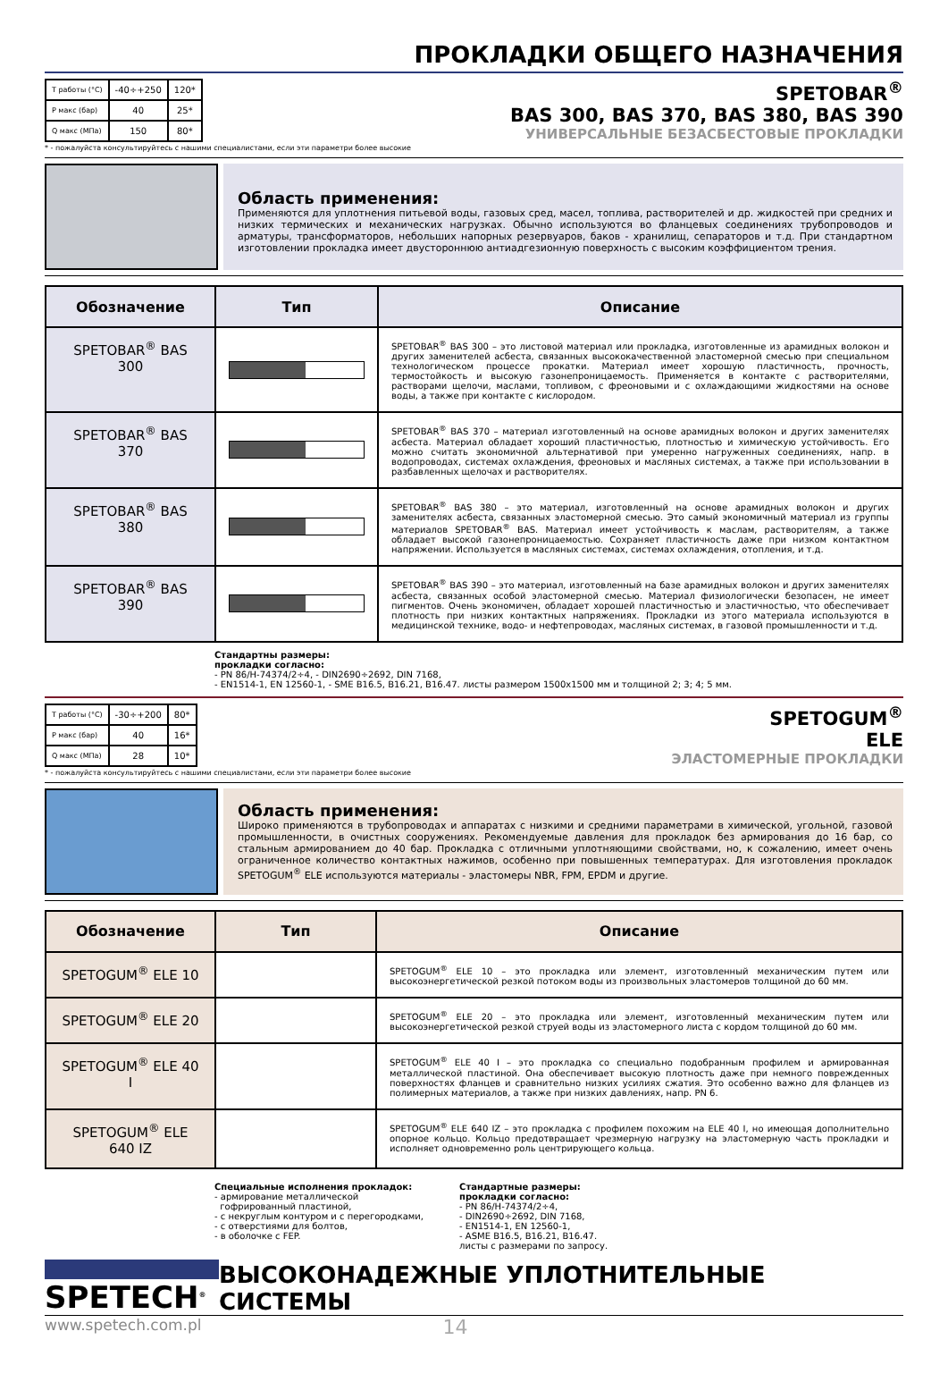ПРОКЛАДКИ ОБЩЕГО НАЗНАЧЕНИЯ
| T работы (°C) | -40÷+250 | 120* |
| P макс (бар) | 40 | 25* |
| Q макс (МПа) | 150 | 80* |
SPETOBAR<sup>®</sup>
BAS 300, BAS 370, BAS 380, BAS 390
УНИВЕРСАЛЬНЫЕ БЕЗАСБЕСТОВЫЕ ПРОКЛАДКИ
* - пожалуйста консультируйтесь с нашими специалистами, если эти параметри более высокие
Область применения:
Применяются для уплотнения питьевой воды, газовых сред, масел, топлива, растворителей и др. жидкостей при средних и низких термических и механических нагрузках. Обычно используются во фланцевых соединениях трубопроводов и арматуры, трансформаторов, небольших напорных резервуаров, баков - хранилищ, сепараторов и т.д. При стандартном изготовлении прокладка имеет двустороннюю антиадгезионную поверхность с высоким коэффициентом трения.
| Обозначение | Тип | Описание |
| --- | --- | --- |
| SPETOBAR<sup>®</sup> BAS 300 | | SPETOBAR<sup>®</sup> BAS 300 – это листовой материал или прокладка, изготовленные из арамидных волокон и других заменителей асбеста, связанных высококачественной эластомерной смесью при специальном технологическом процессе прокатки. Материал имеет хорошую пластичность, прочность, термостойкость и высокую газонепроницаемость. Применяется в контакте с растворителями, растворами щелочи, маслами, топливом, с фреоновыми и с охлаждающими жидкостями на основе воды, а также при контакте с кислородом. |
| SPETOBAR<sup>®</sup> BAS 370 | | SPETOBAR<sup>®</sup> BAS 370 – материал изготовленный на основе арамидных волокон и других заменителях асбеста. Материал обладает хороший пластичностью, плотностью и химическую устойчивость. Его можно считать экономичной альтернативой при умеренно нагруженных соединениях, напр. в водопроводах, системах охлаждения, фреоновых и масляных системах, а также при использовании в разбавленных щелочах и растворителях. |
| SPETOBAR<sup>®</sup> BAS 380 | | SPETOBAR<sup>®</sup> BAS 380 – это материал, изготовленный на основе арамидных волокон и других заменителях асбеста, связанных эластомерной смесью. Это самый экономичный материал из группы материалов SPETOBAR<sup>®</sup> BAS. Материал имеет устойчивость к маслам, растворителям, а также обладает высокой газонепроницаемостью. Сохраняет пластичность даже при низком контактном напряжении. Используется в масляных системах, системах охлаждения, отопления, и т.д. |
| SPETOBAR<sup>®</sup> BAS 390 | | SPETOBAR<sup>®</sup> BAS 390 – это материал, изготовленный на базе арамидных волокон и других заменителях асбеста, связанных особой эластомерной смесью. Материал физиологически безопасен, не имеет пигментов. Очень экономичен, обладает хорошей пластичностью и эластичностью, что обеспечивает плотность при низких контактных напряжениях. Прокладки из этого материала используются в медицинской технике, водо- и нефтепроводах, масляных системах, в газовой промышленности и т.д. |
Стандартны размеры:
прокладки согласно:
- PN 86/H-74374/2÷4, - DIN2690÷2692, DIN 7168,
- EN1514-1, EN 12560-1, - SME B16.5, B16.21, B16.47. листы размером 1500x1500 мм и толщиной 2; 3; 4; 5 мм.
| T работы (°C) | -30÷+200 | 80* |
| P макс (бар) | 40 | 16* |
| Q макс (МПа) | 28 | 10* |
SPETOGUM<sup>®</sup>
ELE
ЭЛАСТОМЕРНЫЕ ПРОКЛАДКИ
* - пожалуйста консультируйтесь с нашими специалистами, если эти параметри более высокие
Область применения:
Широко применяются в трубопроводах и аппаратах с низкими и средними параметрами в химической, угольной, газовой промышленности, в очистных сооружениях. Рекомендуемые давления для прокладок без армирования до 16 бар, со стальным армированием до 40 бар. Прокладка с отличными уплотняющими свойствами, но, к сожалению, имеет очень ограниченное количество контактных нажимов, особенно при повышенных температурах. Для изготовления прокладок SPETOGUM<sup>®</sup> ELE используются материалы - эластомеры NBR, FPM, EPDM и другие.
| Обозначение | Тип | Описание |
| --- | --- | --- |
| SPETOGUM<sup>®</sup> ELE 10 | | SPETOGUM<sup>®</sup> ELE 10 – это прокладка или элемент, изготовленный механическим путем или высокоэнергетической резкой потоком воды из произвольных эластомеров толщиной до 60 мм. |
| SPETOGUM<sup>®</sup> ELE 20 | | SPETOGUM<sup>®</sup> ELE 20 – это прокладка или элемент, изготовленный механическим путем или высокоэнергетической резкой струей воды из эластомерного листа с кордом толщиной до 60 мм. |
| SPETOGUM<sup>®</sup> ELE 40 I | | SPETOGUM<sup>®</sup> ELE 40 I – это прокладка со специально подобранным профилем и армированная металлической пластиной. Она обеспечивает высокую плотность даже при немного поврежденных поверхностях фланцев и сравнительно низких усилиях сжатия. Это особенно важно для фланцев из полимерных материалов, а также при низких давлениях, напр. PN 6. |
| SPETOGUM<sup>®</sup> ELE 640 IZ | | SPETOGUM<sup>®</sup> ELE 640 IZ – это прокладка с профилем похожим на ELE 40 I, но имеющая дополнительно опорное кольцо. Кольцо предотвращает чрезмерную нагрузку на эластомерную часть прокладки и исполняет одновременно роль центрирующего кольца. |
Специальные исполнения прокладок:
- армирование металлической
гофрированный пластиной,
- с некруглым контуром и с перегородками,
- с отверстиями для болтов,
- в оболочке с FEP.
Стандартные размеры:
прокладки согласно:
- PN 86/H-74374/2÷4,
- DIN2690÷2692, DIN 7168,
- EN1514-1, EN 12560-1,
- ASME B16.5, B16.21, B16.47.
листы с размерами по запросу.
SPETECH<sup>®</sup>
ВЫСОКОНАДЕЖНЫЕ УПЛОТНИТЕЛЬНЫЕ СИСТЕМЫ
www.spetech.com.pl
14